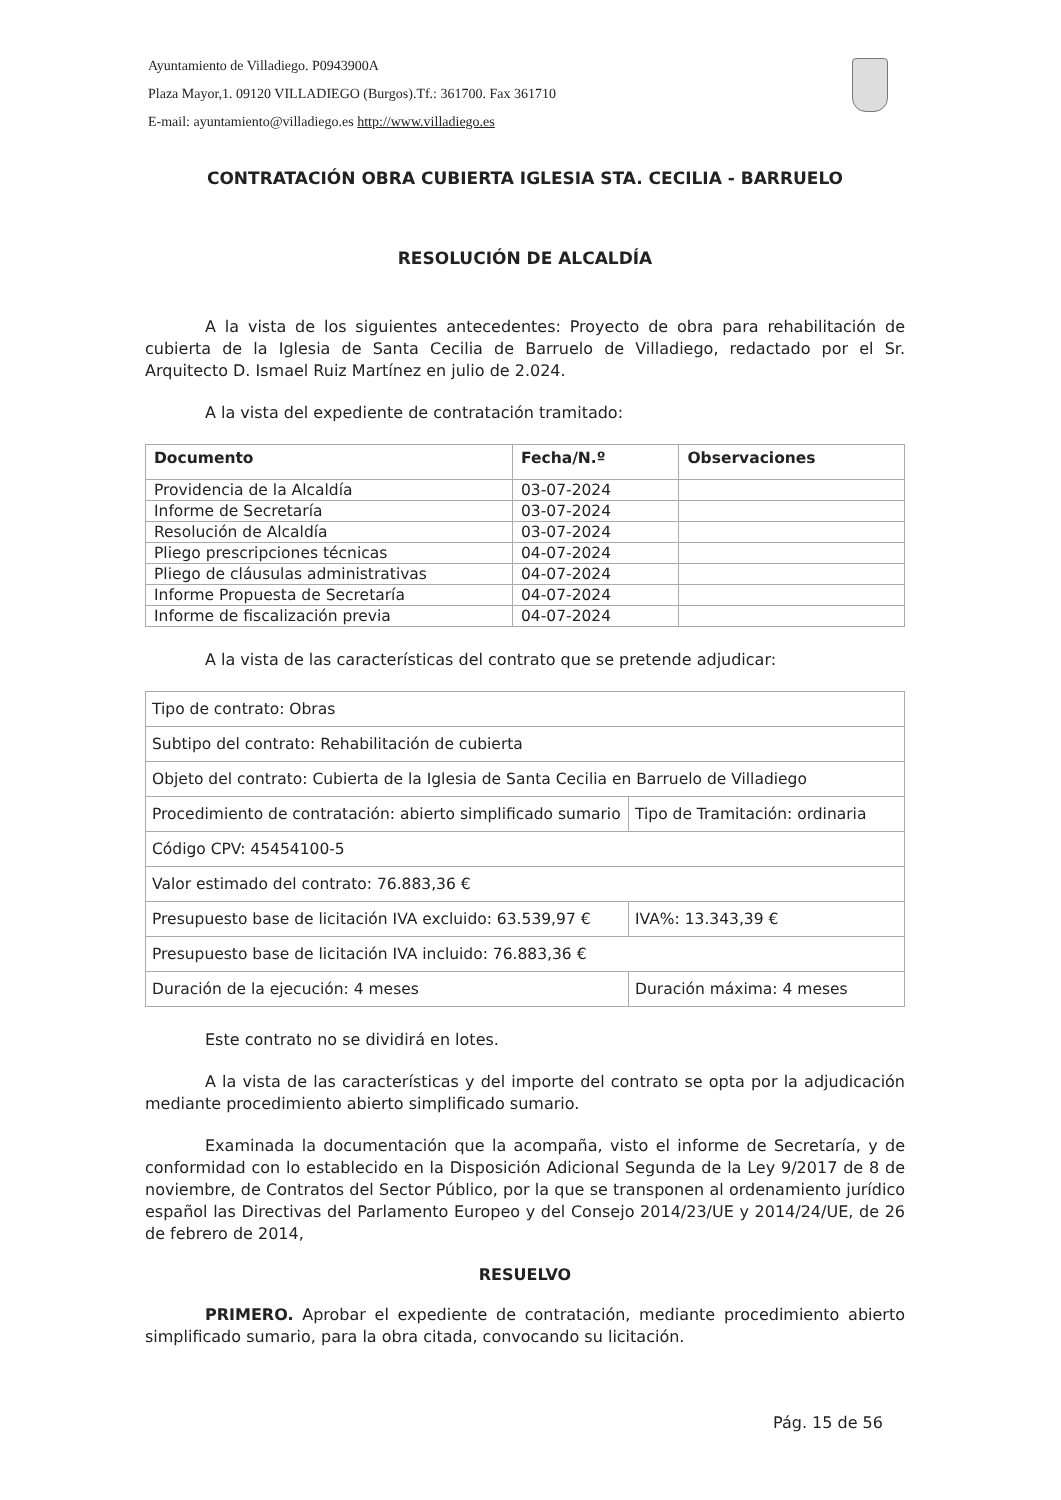Ayuntamiento de Villadiego. P0943900A
Plaza Mayor,1. 09120 VILLADIEGO (Burgos).Tf.: 361700. Fax 361710
E-mail: ayuntamiento@villadiego.es http://www.villadiego.es
CONTRATACIÓN OBRA CUBIERTA IGLESIA STA. CECILIA - BARRUELO
RESOLUCIÓN DE ALCALDÍA
A la vista de los siguientes antecedentes: Proyecto de obra para rehabilitación de cubierta de la Iglesia de Santa Cecilia de Barruelo de Villadiego, redactado por el Sr. Arquitecto D. Ismael Ruiz Martínez en julio de 2.024.
A la vista del expediente de contratación tramitado:
| Documento | Fecha/N.º | Observaciones |
| --- | --- | --- |
| Providencia de la Alcaldía | 03-07-2024 | |
| Informe de Secretaría | 03-07-2024 | |
| Resolución de Alcaldía | 03-07-2024 | |
| Pliego prescripciones técnicas | 04-07-2024 | |
| Pliego de cláusulas administrativas | 04-07-2024 | |
| Informe Propuesta de Secretaría | 04-07-2024 | |
| Informe de fiscalización previa | 04-07-2024 | |
A la vista de las características del contrato que se pretende adjudicar:
| Tipo de contrato: Obras | |
| Subtipo del contrato: Rehabilitación de cubierta | |
| Objeto del contrato: Cubierta de la Iglesia de Santa Cecilia en Barruelo de Villadiego | |
| Procedimiento de contratación: abierto simplificado sumario | Tipo de Tramitación: ordinaria |
| Código CPV: 45454100-5 | |
| Valor estimado del contrato: 76.883,36 € | |
| Presupuesto base de licitación IVA excluido: 63.539,97 € | IVA%: 13.343,39 € |
| Presupuesto base de licitación IVA incluido: 76.883,36 € | |
| Duración de la ejecución: 4 meses | Duración máxima: 4 meses |
Este contrato no se dividirá en lotes.
A la vista de las características y del importe del contrato se opta por la adjudicación mediante procedimiento abierto simplificado sumario.
Examinada la documentación que la acompaña, visto el informe de Secretaría, y de conformidad con lo establecido en la Disposición Adicional Segunda de la Ley 9/2017 de 8 de noviembre, de Contratos del Sector Público, por la que se transponen al ordenamiento jurídico español las Directivas del Parlamento Europeo y del Consejo 2014/23/UE y 2014/24/UE, de 26 de febrero de 2014,
RESUELVO
PRIMERO. Aprobar el expediente de contratación, mediante procedimiento abierto simplificado sumario, para la obra citada, convocando su licitación.
Pág. 15 de 56